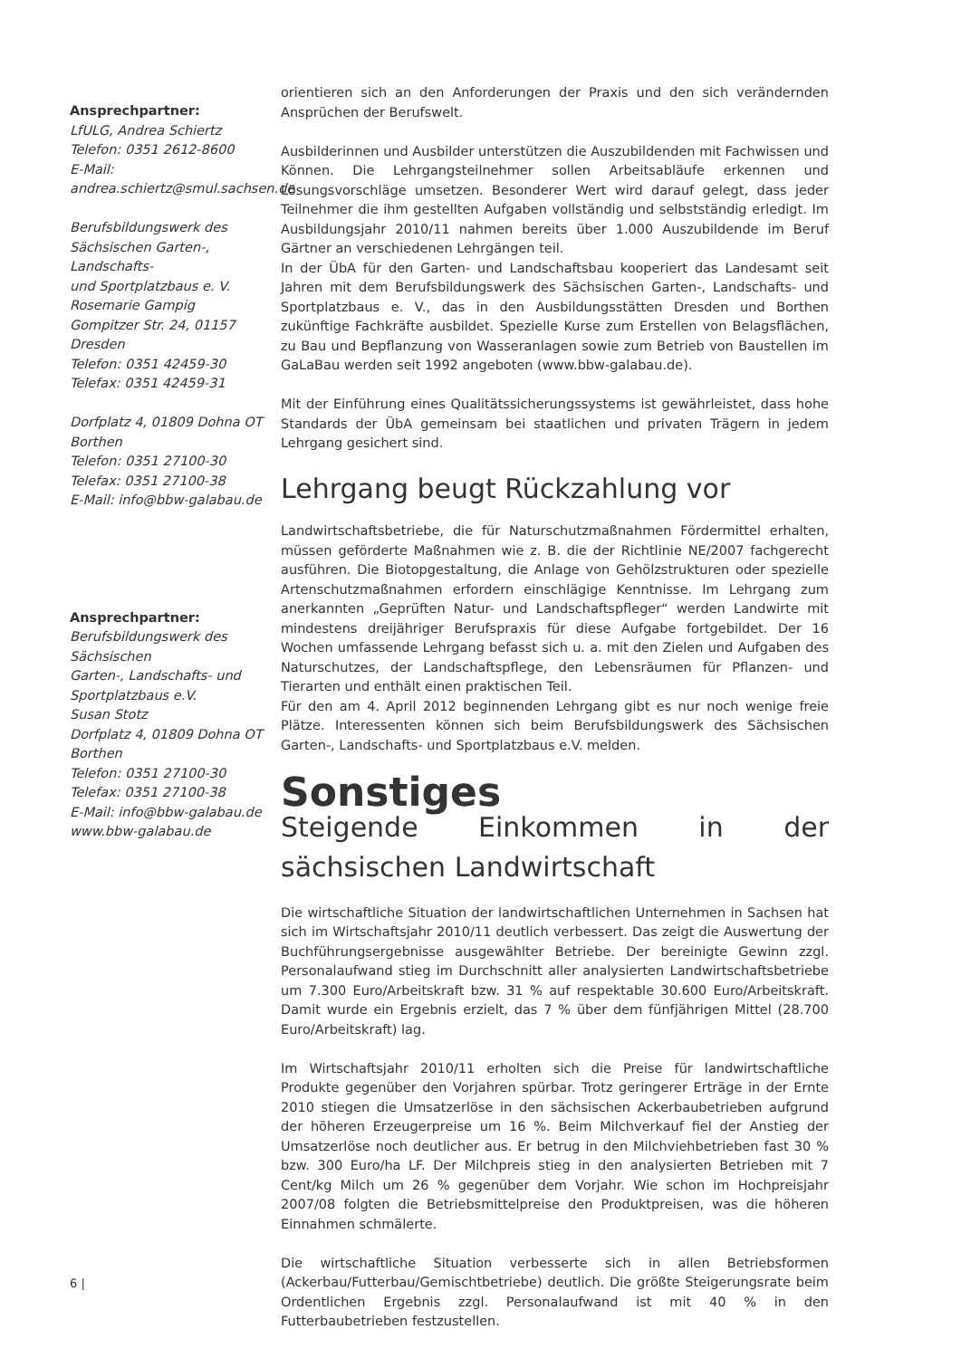Ansprechpartner:
LfULG, Andrea Schiertz
Telefon: 0351 2612-8600
E-Mail: andrea.schiertz@smul.sachsen.de
Berufsbildungswerk des
Sächsischen Garten-, Landschafts-
und Sportplatzbaus e. V.
Rosemarie Gampig
Gompitzer Str. 24, 01157 Dresden
Telefon: 0351 42459-30
Telefax: 0351 42459-31
Dorfplatz 4, 01809 Dohna OT Borthen
Telefon: 0351 27100-30
Telefax: 0351 27100-38
E-Mail: info@bbw-galabau.de
Ansprechpartner:
Berufsbildungswerk des Sächsischen
Garten-, Landschafts- und
Sportplatzbaus e.V.
Susan Stotz
Dorfplatz 4, 01809 Dohna OT Borthen
Telefon: 0351 27100-30
Telefax: 0351 27100-38
E-Mail: info@bbw-galabau.de
www.bbw-galabau.de
orientieren sich an den Anforderungen der Praxis und den sich verändernden Ansprüchen der Berufswelt.
Ausbilderinnen und Ausbilder unterstützen die Auszubildenden mit Fachwissen und Können. Die Lehrgangsteilnehmer sollen Arbeitsabläufe erkennen und Lösungsvorschläge umsetzen. Besonderer Wert wird darauf gelegt, dass jeder Teilnehmer die ihm gestellten Aufgaben vollständig und selbstständig erledigt. Im Ausbildungsjahr 2010/11 nahmen bereits über 1.000 Auszubildende im Beruf Gärtner an verschiedenen Lehrgängen teil.
In der ÜbA für den Garten- und Landschaftsbau kooperiert das Landesamt seit Jahren mit dem Berufsbildungswerk des Sächsischen Garten-, Landschafts- und Sportplatzbaus e. V., das in den Ausbildungsstätten Dresden und Borthen zukünftige Fachkräfte ausbildet. Spezielle Kurse zum Erstellen von Belagsflächen, zu Bau und Bepflanzung von Wasseranlagen sowie zum Betrieb von Baustellen im GaLaBau werden seit 1992 angeboten (www.bbw-galabau.de).
Mit der Einführung eines Qualitätssicherungssystems ist gewährleistet, dass hohe Standards der ÜbA gemeinsam bei staatlichen und privaten Trägern in jedem Lehrgang gesichert sind.
Lehrgang beugt Rückzahlung vor
Landwirtschaftsbetriebe, die für Naturschutzmaßnahmen Fördermittel erhalten, müssen geförderte Maßnahmen wie z. B. die der Richtlinie NE/2007 fachgerecht ausführen. Die Biotopgestaltung, die Anlage von Gehölzstrukturen oder spezielle Artenschutzmaßnahmen erfordern einschlägige Kenntnisse. Im Lehrgang zum anerkannten „Geprüften Natur- und Landschaftspfleger“ werden Landwirte mit mindestens dreijähriger Berufspraxis für diese Aufgabe fortgebildet. Der 16 Wochen umfassende Lehrgang befasst sich u. a. mit den Zielen und Aufgaben des Naturschutzes, der Landschaftspflege, den Lebensräumen für Pflanzen- und Tierarten und enthält einen praktischen Teil.
Für den am 4. April 2012 beginnenden Lehrgang gibt es nur noch wenige freie Plätze. Interessenten können sich beim Berufsbildungswerk des Sächsischen Garten-, Landschafts- und Sportplatzbaus e.V. melden.
Sonstiges
Steigende Einkommen in der sächsischen Landwirtschaft
Die wirtschaftliche Situation der landwirtschaftlichen Unternehmen in Sachsen hat sich im Wirtschaftsjahr 2010/11 deutlich verbessert. Das zeigt die Auswertung der Buchführungsergebnisse ausgewählter Betriebe. Der bereinigte Gewinn zzgl. Personalaufwand stieg im Durchschnitt aller analysierten Landwirtschaftsbetriebe um 7.300 Euro/Arbeitskraft bzw. 31 % auf respektable 30.600 Euro/Arbeitskraft. Damit wurde ein Ergebnis erzielt, das 7 % über dem fünfjährigen Mittel (28.700 Euro/Arbeitskraft) lag.
Im Wirtschaftsjahr 2010/11 erholten sich die Preise für landwirtschaftliche Produkte gegenüber den Vorjahren spürbar. Trotz geringerer Erträge in der Ernte 2010 stiegen die Umsatzerlöse in den sächsischen Ackerbaubetrieben aufgrund der höheren Erzeugerpreise um 16 %. Beim Milchverkauf fiel der Anstieg der Umsatzerlöse noch deutlicher aus. Er betrug in den Milchviehbetrieben fast 30 % bzw. 300 Euro/ha LF. Der Milchpreis stieg in den analysierten Betrieben mit 7 Cent/kg Milch um 26 % gegenüber dem Vorjahr. Wie schon im Hochpreisjahr 2007/08 folgten die Betriebsmittelpreise den Produktpreisen, was die höheren Einnahmen schmälerte.
Die wirtschaftliche Situation verbesserte sich in allen Betriebsformen (Ackerbau/Futterbau/Gemischtbetriebe) deutlich. Die größte Steigerungsrate beim Ordentlichen Ergebnis zzgl. Personalaufwand ist mit 40 % in den Futterbaubetrieben festzustellen.
6 |